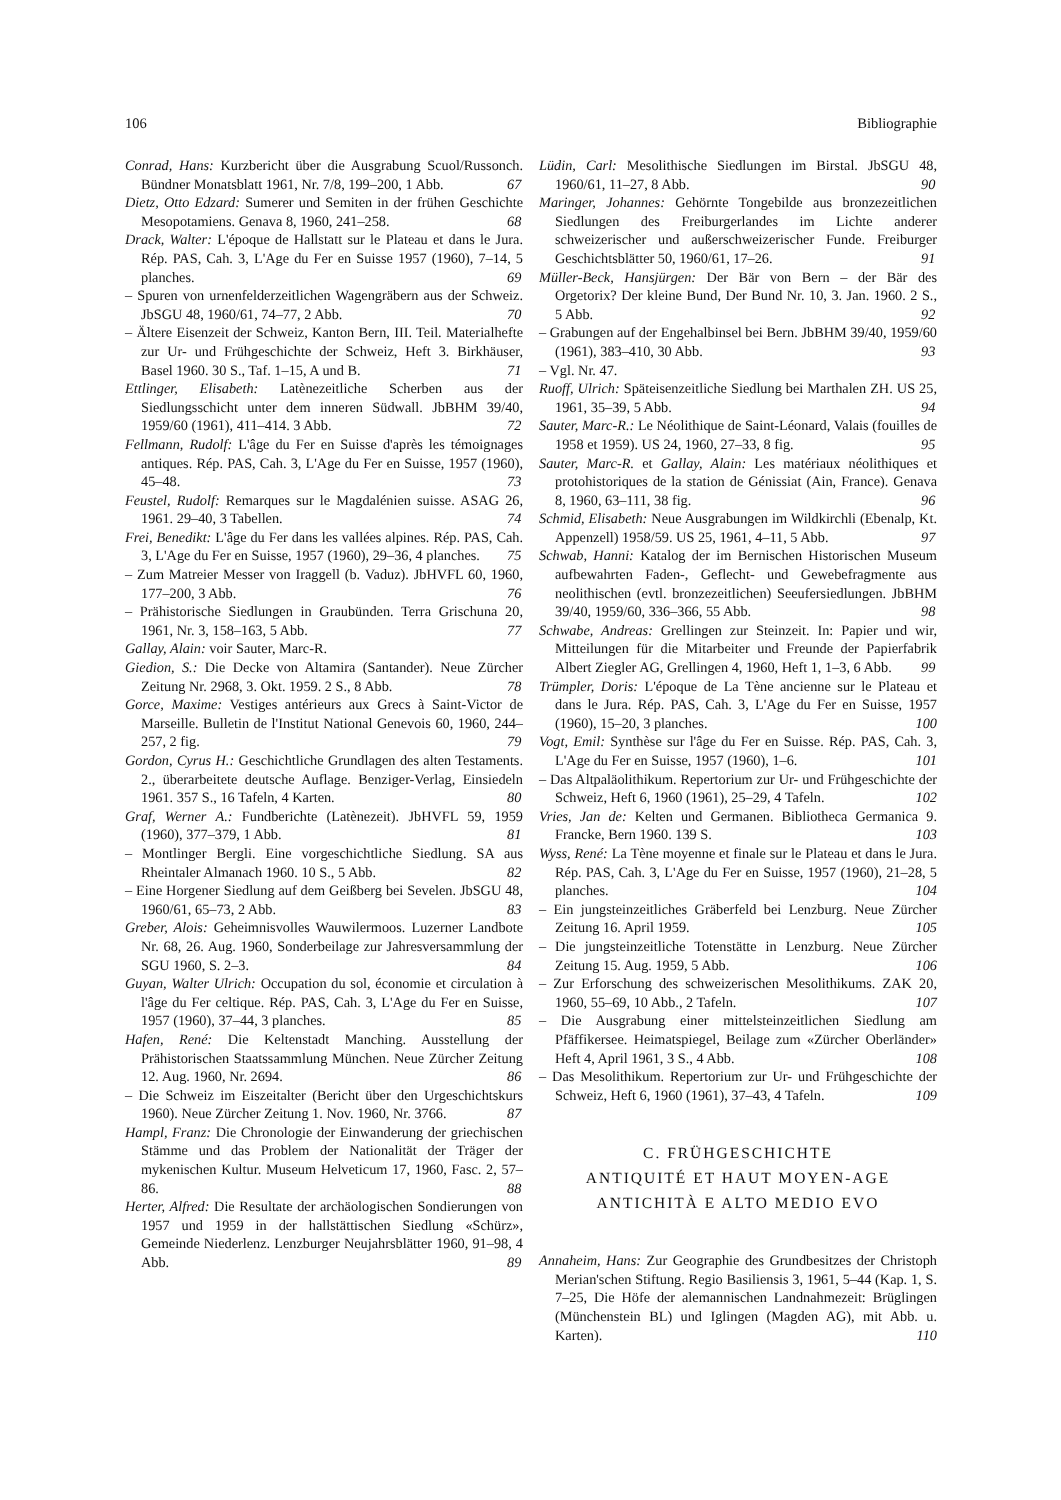106 Bibliographie
Conrad, Hans: Kurzbericht über die Ausgrabung Scuol/Russonch. Bündner Monatsblatt 1961, Nr. 7/8, 199–200, 1 Abb. 67
Dietz, Otto Edzard: Sumerer und Semiten in der frühen Geschichte Mesopotamiens. Genava 8, 1960, 241–258. 68
Drack, Walter: L'époque de Hallstatt sur le Plateau et dans le Jura. Rép. PAS, Cah. 3, L'Age du Fer en Suisse 1957 (1960), 7–14, 5 planches. 69
– Spuren von urnenfelderzeitlichen Wagengräbern aus der Schweiz. JbSGU 48, 1960/61, 74–77, 2 Abb. 70
– Ältere Eisenzeit der Schweiz, Kanton Bern, III. Teil. Materialhefte zur Ur- und Frühgeschichte der Schweiz, Heft 3. Birkhäuser, Basel 1960. 30 S., Taf. 1–15, A und B. 71
Ettlinger, Elisabeth: Latènezeitliche Scherben aus der Siedlungsschicht unter dem inneren Südwall. JbBHM 39/40, 1959/60 (1961), 411–414. 3 Abb. 72
Fellmann, Rudolf: L'âge du Fer en Suisse d'après les témoignages antiques. Rép. PAS, Cah. 3, L'Age du Fer en Suisse, 1957 (1960), 45–48. 73
Feustel, Rudolf: Remarques sur le Magdalénien suisse. ASAG 26, 1961. 29–40, 3 Tabellen. 74
Frei, Benedikt: L'âge du Fer dans les vallées alpines. Rép. PAS, Cah. 3, L'Age du Fer en Suisse, 1957 (1960), 29–36, 4 planches. 75
– Zum Matreier Messer von Iraggell (b. Vaduz). JbHVFL 60, 1960, 177–200, 3 Abb. 76
– Prähistorische Siedlungen in Graubünden. Terra Grischuna 20, 1961, Nr. 3, 158–163, 5 Abb. 77
Gallay, Alain: voir Sauter, Marc-R.
Giedion, S.: Die Decke von Altamira (Santander). Neue Zürcher Zeitung Nr. 2968, 3. Okt. 1959. 2 S., 8 Abb. 78
Gorce, Maxime: Vestiges antérieurs aux Grecs à Saint-Victor de Marseille. Bulletin de l'Institut National Genevois 60, 1960, 244–257, 2 fig. 79
Gordon, Cyrus H.: Geschichtliche Grundlagen des alten Testaments. 2., überarbeitete deutsche Auflage. Benziger-Verlag, Einsiedeln 1961. 357 S., 16 Tafeln, 4 Karten. 80
Graf, Werner A.: Fundberichte (Latènezeit). JbHVFL 59, 1959 (1960), 377–379, 1 Abb. 81
– Montlinger Bergli. Eine vorgeschichtliche Siedlung. SA aus Rheintaler Almanach 1960. 10 S., 5 Abb. 82
– Eine Horgener Siedlung auf dem Geißberg bei Sevelen. JbSGU 48, 1960/61, 65–73, 2 Abb. 83
Greber, Alois: Geheimnisvolles Wauwilermoos. Luzerner Landbote Nr. 68, 26. Aug. 1960, Sonderbeilage zur Jahresversammlung der SGU 1960, S. 2–3. 84
Guyan, Walter Ulrich: Occupation du sol, économie et circulation à l'âge du Fer celtique. Rép. PAS, Cah. 3, L'Age du Fer en Suisse, 1957 (1960), 37–44, 3 planches. 85
Hafen, René: Die Keltenstadt Manching. Ausstellung der Prähistorischen Staatssammlung München. Neue Zürcher Zeitung 12. Aug. 1960, Nr. 2694. 86
– Die Schweiz im Eiszeitalter (Bericht über den Urgeschichtskurs 1960). Neue Zürcher Zeitung 1. Nov. 1960, Nr. 3766. 87
Hampl, Franz: Die Chronologie der Einwanderung der griechischen Stämme und das Problem der Nationalität der Träger der mykenischen Kultur. Museum Helveticum 17, 1960, Fasc. 2, 57–86. 88
Herter, Alfred: Die Resultate der archäologischen Sondierungen von 1957 und 1959 in der hallstättischen Siedlung «Schürz», Gemeinde Niederlenz. Lenzburger Neujahrsblätter 1960, 91–98, 4 Abb. 89
Lüdin, Carl: Mesolithische Siedlungen im Birstal. JbSGU 48, 1960/61, 11–27, 8 Abb. 90
Maringer, Johannes: Gehörnte Tongebilde aus bronzezeitlichen Siedlungen des Freiburgerlandes im Lichte anderer schweizerischer und außerschweizerischer Funde. Freiburger Geschichtsblätter 50, 1960/61, 17–26. 91
Müller-Beck, Hansjürgen: Der Bär von Bern – der Bär des Orgetorix? Der kleine Bund, Der Bund Nr. 10, 3. Jan. 1960. 2 S., 5 Abb. 92
– Grabungen auf der Engehalbinsel bei Bern. JbBHM 39/40, 1959/60 (1961), 383–410, 30 Abb. 93
– Vgl. Nr. 47.
Ruoff, Ulrich: Späteisenzeitliche Siedlung bei Marthalen ZH. US 25, 1961, 35–39, 5 Abb. 94
Sauter, Marc-R.: Le Néolithique de Saint-Léonard, Valais (fouilles de 1958 et 1959). US 24, 1960, 27–33, 8 fig. 95
Sauter, Marc-R. et Gallay, Alain: Les matériaux néolithiques et protohistoriques de la station de Génissiat (Ain, France). Genava 8, 1960, 63–111, 38 fig. 96
Schmid, Elisabeth: Neue Ausgrabungen im Wildkirchli (Ebenalp, Kt. Appenzell) 1958/59. US 25, 1961, 4–11, 5 Abb. 97
Schwab, Hanni: Katalog der im Bernischen Historischen Museum aufbewahrten Faden-, Geflecht- und Gewebefragmente aus neolithischen (evtl. bronzezeitlichen) Seeufersiedlungen. JbBHM 39/40, 1959/60, 336–366, 55 Abb. 98
Schwabe, Andreas: Grellingen zur Steinzeit. In: Papier und wir, Mitteilungen für die Mitarbeiter und Freunde der Papierfabrik Albert Ziegler AG, Grellingen 4, 1960, Heft 1, 1–3, 6 Abb. 99
Trümpler, Doris: L'époque de La Tène ancienne sur le Plateau et dans le Jura. Rép. PAS, Cah. 3, L'Age du Fer en Suisse, 1957 (1960), 15–20, 3 planches. 100
Vogt, Emil: Synthèse sur l'âge du Fer en Suisse. Rép. PAS, Cah. 3, L'Age du Fer en Suisse, 1957 (1960), 1–6. 101
– Das Altpaläolithikum. Repertorium zur Ur- und Frühgeschichte der Schweiz, Heft 6, 1960 (1961), 25–29, 4 Tafeln. 102
Vries, Jan de: Kelten und Germanen. Bibliotheca Germanica 9. Francke, Bern 1960. 139 S. 103
Wyss, René: La Tène moyenne et finale sur le Plateau et dans le Jura. Rép. PAS, Cah. 3, L'Age du Fer en Suisse, 1957 (1960), 21–28, 5 planches. 104
– Ein jungsteinzeitliches Gräberfeld bei Lenzburg. Neue Zürcher Zeitung 16. April 1959. 105
– Die jungsteinzeitliche Totenstätte in Lenzburg. Neue Zürcher Zeitung 15. Aug. 1959, 5 Abb. 106
– Zur Erforschung des schweizerischen Mesolithikums. ZAK 20, 1960, 55–69, 10 Abb., 2 Tafeln. 107
– Die Ausgrabung einer mittelsteinzeitlichen Siedlung am Pfäffikersee. Heimatspiegel, Beilage zum «Zürcher Oberländer» Heft 4, April 1961, 3 S., 4 Abb. 108
– Das Mesolithikum. Repertorium zur Ur- und Frühgeschichte der Schweiz, Heft 6, 1960 (1961), 37–43, 4 Tafeln. 109
C. FRÜHGESCHICHTE
ANTIQUITÉ ET HAUT MOYEN-AGE
ANTICHITÀ E ALTO MEDIO EVO
Annaheim, Hans: Zur Geographie des Grundbesitzes der Christoph Merian'schen Stiftung. Regio Basiliensis 3, 1961, 5–44 (Kap. 1, S. 7–25, Die Höfe der alemannischen Landnahmezeit: Brüglingen (Münchenstein BL) und Iglingen (Magden AG), mit Abb. u. Karten). 110